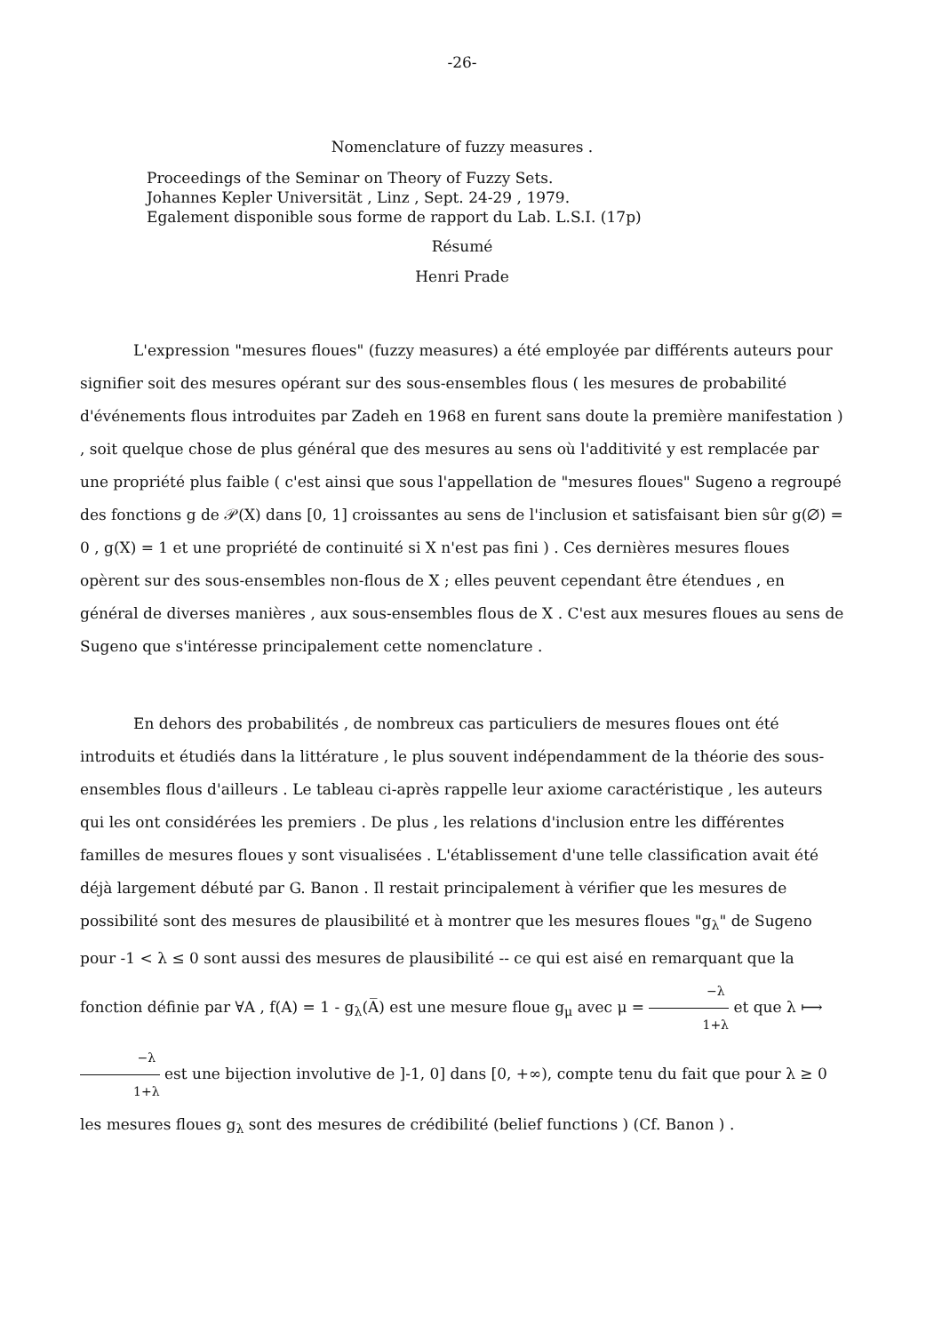-26-
Nomenclature of fuzzy measures .
Proceedings of the Seminar on Theory of Fuzzy Sets.
Johannes Kepler Universität , Linz , Sept. 24-29 , 1979.
Egalement disponible sous forme de rapport du Lab. L.S.I. (17p)
Résumé
Henri Prade
L'expression "mesures floues" (fuzzy measures) a été employée par différents auteurs pour signifier soit des mesures opérant sur des sous-ensembles flous ( les mesures de probabilité d'événements flous introduites par Zadeh en 1968 en furent sans doute la première manifestation ) , soit quelque chose de plus général que des mesures au sens où l'additivité y est remplacée par une propriété plus faible ( c'est ainsi que sous l'appellation de "mesures floues" Sugeno a regroupé des fonctions g de 𝒫(X) dans [0, 1] croissantes au sens de l'inclusion et satisfaisant bien sûr g(∅) = 0 , g(X) = 1 et une propriété de continuité si X n'est pas fini ) . Ces dernières mesures floues opèrent sur des sous-ensembles non-flous de X ; elles peuvent cependant être étendues , en général de diverses manières , aux sous-ensembles flous de X . C'est aux mesures floues au sens de Sugeno que s'intéresse principalement cette nomenclature .
En dehors des probabilités , de nombreux cas particuliers de mesures floues ont été introduits et étudiés dans la littérature , le plus souvent indépendamment de la théorie des sous-ensembles flous d'ailleurs . Le tableau ci-après rappelle leur axiome caractéristique , les auteurs qui les ont considérées les premiers . De plus , les relations d'inclusion entre les différentes familles de mesures floues y sont visualisées . L'établissement d'une telle classification avait été déjà largement débuté par G. Banon . Il restait principalement à vérifier que les mesures de possibilité sont des mesures de plausibilité et à montrer que les mesures floues "g<sub>λ</sub>" de Sugeno pour -1 < λ ≤ 0 sont aussi des mesures de plausibilité -- ce qui est aisé en remarquant que la fonction définie par ∀A , f(A) = 1 - g<sub>λ</sub>(A̅) est une mesure floue g<sub>μ</sub> avec μ = −λ 1+λ et que λ ⟼ −λ 1+λ est une bijection involutive de ]-1, 0] dans [0, +∞), compte tenu du fait que pour λ ≥ 0 les mesures floues g<sub>λ</sub> sont des mesures de crédibilité (belief functions ) (Cf. Banon ) .